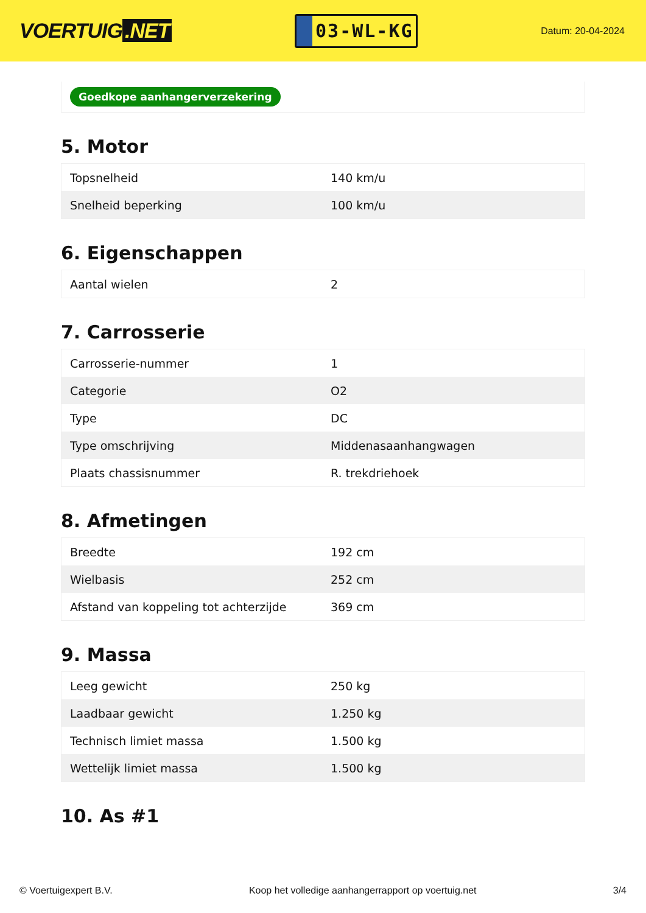VOERTUIG.NET
03-WL-KG
Datum: 20-04-2024
Goedkope aanhangerverzekering
5. Motor
| Topsnelheid | 140 km/u |
| Snelheid beperking | 100 km/u |
6. Eigenschappen
| Aantal wielen | 2 |
7. Carrosserie
| Carrosserie-nummer | 1 |
| Categorie | O2 |
| Type | DC |
| Type omschrijving | Middenasaanhangwagen |
| Plaats chassisnummer | R. trekdriehoek |
8. Afmetingen
| Breedte | 192 cm |
| Wielbasis | 252 cm |
| Afstand van koppeling tot achterzijde | 369 cm |
9. Massa
| Leeg gewicht | 250 kg |
| Laadbaar gewicht | 1.250 kg |
| Technisch limiet massa | 1.500 kg |
| Wettelijk limiet massa | 1.500 kg |
10. As #1
© Voertuigexpert B.V. Koop het volledige aanhangerrapport op voertuig.net 3/4